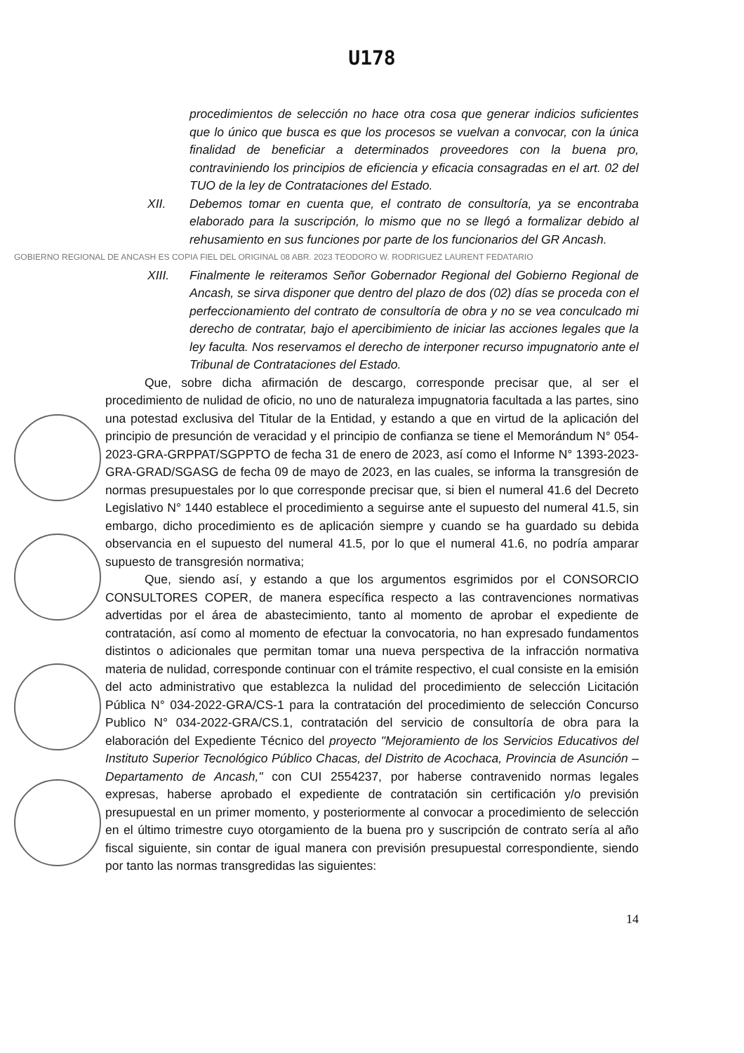U178
procedimientos de selección no hace otra cosa que generar indicios suficientes que lo único que busca es que los procesos se vuelvan a convocar, con la única finalidad de beneficiar a determinados proveedores con la buena pro, contraviniendo los principios de eficiencia y eficacia consagradas en el art. 02 del TUO de la ley de Contrataciones del Estado.
XII. Debemos tomar en cuenta que, el contrato de consultoría, ya se encontraba elaborado para la suscripción, lo mismo que no se llegó a formalizar debido al rehusamiento en sus funciones por parte de los funcionarios del GR Ancash.
GOBIERNO REGIONAL DE ANCASH ES COPIA FIEL DEL ORIGINAL 08 ABR. 2023 TEODORO W. RODRIGUEZ LAURENT FEDATARIO
XIII. Finalmente le reiteramos Señor Gobernador Regional del Gobierno Regional de Ancash, se sirva disponer que dentro del plazo de dos (02) días se proceda con el perfeccionamiento del contrato de consultoría de obra y no se vea conculcado mi derecho de contratar, bajo el apercibimiento de iniciar las acciones legales que la ley faculta. Nos reservamos el derecho de interponer recurso impugnatorio ante el Tribunal de Contrataciones del Estado.
Que, sobre dicha afirmación de descargo, corresponde precisar que, al ser el procedimiento de nulidad de oficio, no uno de naturaleza impugnatoria facultada a las partes, sino una potestad exclusiva del Titular de la Entidad, y estando a que en virtud de la aplicación del principio de presunción de veracidad y el principio de confianza se tiene el Memorándum N° 054-2023-GRA-GRPPAT/SGPPTO de fecha 31 de enero de 2023, así como el Informe N° 1393-2023-GRA-GRAD/SGASG de fecha 09 de mayo de 2023, en las cuales, se informa la transgresión de normas presupuestales por lo que corresponde precisar que, si bien el numeral 41.6 del Decreto Legislativo N° 1440 establece el procedimiento a seguirse ante el supuesto del numeral 41.5, sin embargo, dicho procedimiento es de aplicación siempre y cuando se ha guardado su debida observancia en el supuesto del numeral 41.5, por lo que el numeral 41.6, no podría amparar supuesto de transgresión normativa;
Que, siendo así, y estando a que los argumentos esgrimidos por el CONSORCIO CONSULTORES COPER, de manera específica respecto a las contravenciones normativas advertidas por el área de abastecimiento, tanto al momento de aprobar el expediente de contratación, así como al momento de efectuar la convocatoria, no han expresado fundamentos distintos o adicionales que permitan tomar una nueva perspectiva de la infracción normativa materia de nulidad, corresponde continuar con el trámite respectivo, el cual consiste en la emisión del acto administrativo que establezca la nulidad del procedimiento de selección Licitación Pública N° 034-2022-GRA/CS-1 para la contratación del procedimiento de selección Concurso Publico N° 034-2022-GRA/CS.1, contratación del servicio de consultoría de obra para la elaboración del Expediente Técnico del proyecto "Mejoramiento de los Servicios Educativos del Instituto Superior Tecnológico Público Chacas, del Distrito de Acochaca, Provincia de Asunción – Departamento de Ancash," con CUI 2554237, por haberse contravenido normas legales expresas, haberse aprobado el expediente de contratación sin certificación y/o previsión presupuestal en un primer momento, y posteriormente al convocar a procedimiento de selección en el último trimestre cuyo otorgamiento de la buena pro y suscripción de contrato sería al año fiscal siguiente, sin contar de igual manera con previsión presupuestal correspondiente, siendo por tanto las normas transgredidas las siguientes:
14